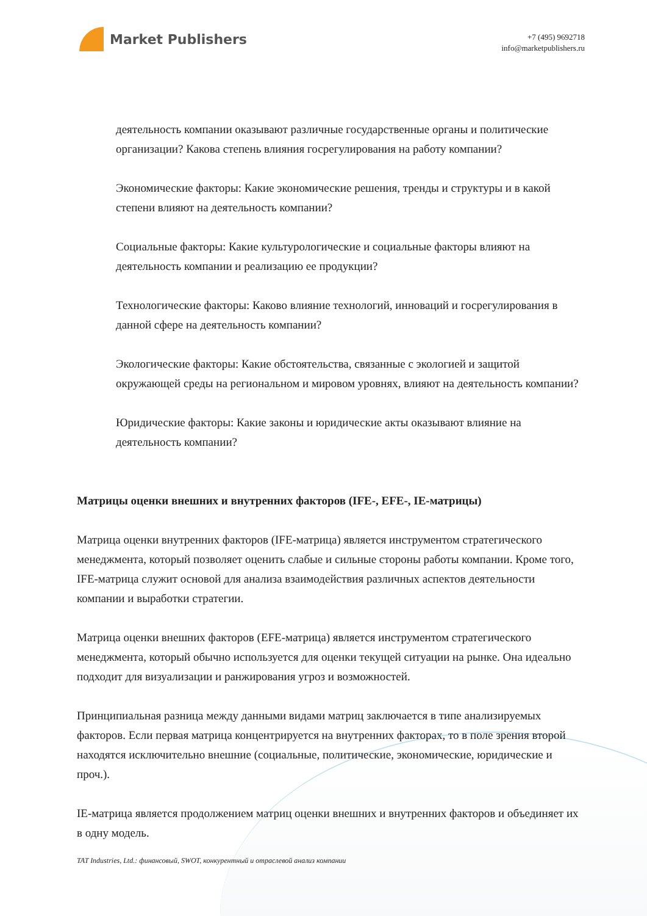Market Publishers
+7 (495) 9692718
info@marketpublishers.ru
деятельность компании оказывают различные государственные органы и политические организации? Какова степень влияния госрегулирования на работу компании?
Экономические факторы: Какие экономические решения, тренды и структуры и в какой степени влияют на деятельность компании?
Социальные факторы: Какие культурологические и социальные факторы влияют на деятельность компании и реализацию ее продукции?
Технологические факторы: Каково влияние технологий, инноваций и госрегулирования в данной сфере на деятельность компании?
Экологические факторы: Какие обстоятельства, связанные с экологией и защитой окружающей среды на региональном и мировом уровнях, влияют на деятельность компании?
Юридические факторы: Какие законы и юридические акты оказывают влияние на деятельность компании?
Матрицы оценки внешних и внутренних факторов (IFE-, EFE-, IE-матрицы)
Матрица оценки внутренних факторов (IFE-матрица) является инструментом стратегического менеджмента, который позволяет оценить слабые и сильные стороны работы компании. Кроме того, IFE-матрица служит основой для анализа взаимодействия различных аспектов деятельности компании и выработки стратегии.
Матрица оценки внешних факторов (EFE-матрица) является инструментом стратегического менеджмента, который обычно используется для оценки текущей ситуации на рынке. Она идеально подходит для визуализации и ранжирования угроз и возможностей.
Принципиальная разница между данными видами матриц заключается в типе анализируемых факторов. Если первая матрица концентрируется на внутренних факторах, то в поле зрения второй находятся исключительно внешние (социальные, политические, экономические, юридические и проч.).
IE-матрица является продолжением матриц оценки внешних и внутренних факторов и объединяет их в одну модель.
TAT Industries, Ltd.: финансовый, SWOT, конкурентный и отраслевой анализ компании